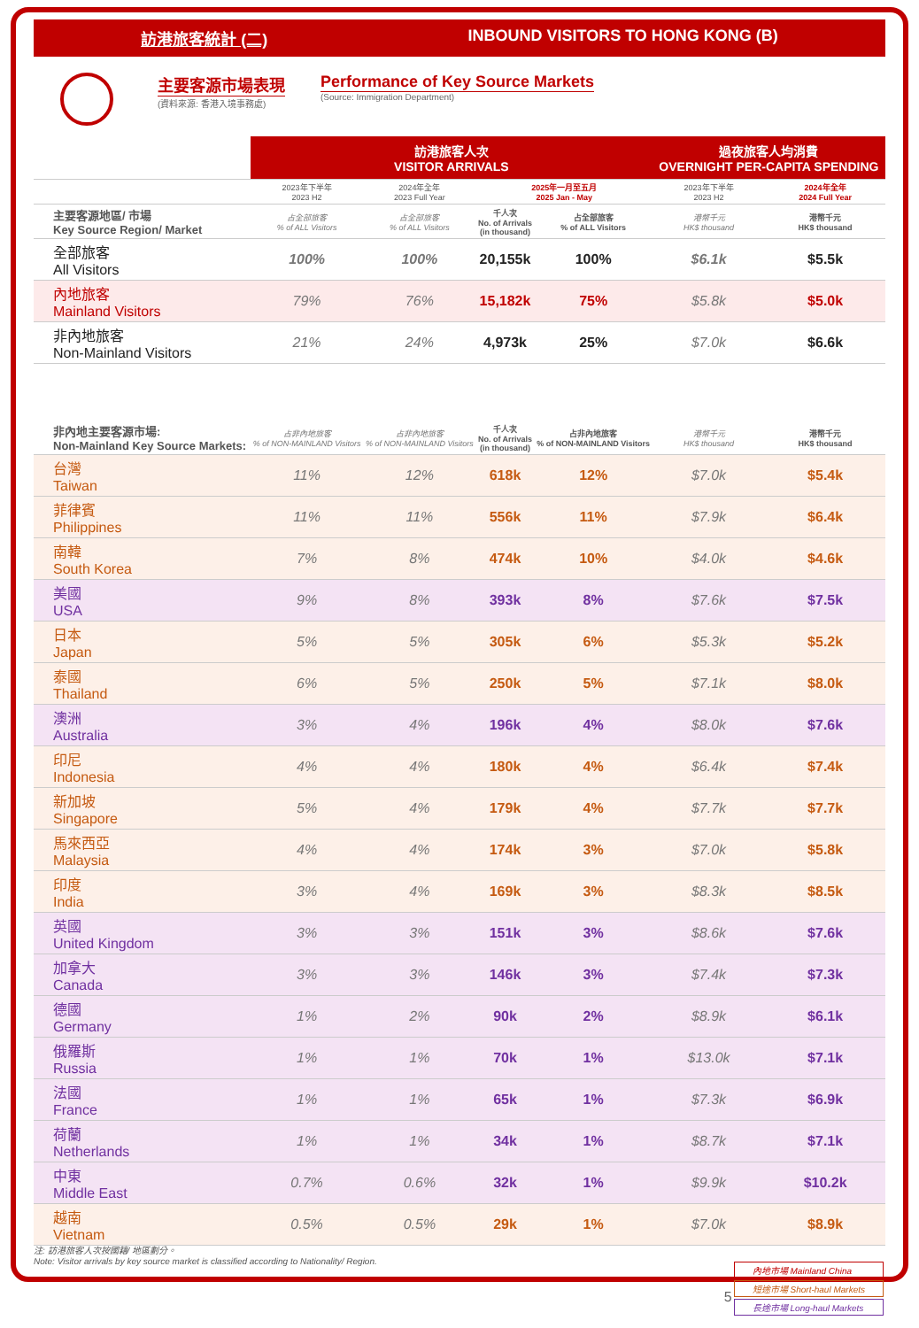訪港旅客統計 (二) INBOUND VISITORS TO HONG KONG (B)
主要客源市場表現
(資料來源: 香港入境事務處)
Performance of Key Source Markets
(Source: Immigration Department)
| | 訪港旅客人次 VISITOR ARRIVALS | | | | 過夜旅客人均消費 OVERNIGHT PER-CAPITA SPENDING | |
| --- | --- | --- | --- | --- | --- | --- |
| | 2023年下半年 2023 H2 | 2024年全年 2023 Full Year | 2025年一月至五月 2025 Jan - May | | 2023年下半年 2023 H2 | 2024年全年 2024 Full Year |
| 主要客源地區/ 市場 Key Source Region/ Market | 占全部旅客 % of ALL Visitors | 占全部旅客 % of ALL Visitors | 千人次 No. of Arrivals (in thousand) | 占全部旅客 % of ALL Visitors | 港幣千元 HK$ thousand | 港幣千元 HK$ thousand |
| 全部旅客 All Visitors | 100% | 100% | 20,155k | 100% | $6.1k | $5.5k |
| 內地旅客 Mainland Visitors | 79% | 76% | 15,182k | 75% | $5.8k | $5.0k |
| 非內地旅客 Non-Mainland Visitors | 21% | 24% | 4,973k | 25% | $7.0k | $6.6k |
| 非內地主要客源市場: Non-Mainland Key Source Markets: | 占非內地旅客 % of NON-MAINLAND Visitors | 占非內地旅客 % of NON-MAINLAND Visitors | 千人次 No. of Arrivals (in thousand) | 占非內地旅客 % of NON-MAINLAND Visitors | 港幣千元 HK$ thousand | 港幣千元 HK$ thousand |
| 台灣 Taiwan | 11% | 12% | 618k | 12% | $7.0k | $5.4k |
| 菲律賓 Philippines | 11% | 11% | 556k | 11% | $7.9k | $6.4k |
| 南韓 South Korea | 7% | 8% | 474k | 10% | $4.0k | $4.6k |
| 美國 USA | 9% | 8% | 393k | 8% | $7.6k | $7.5k |
| 日本 Japan | 5% | 5% | 305k | 6% | $5.3k | $5.2k |
| 泰國 Thailand | 6% | 5% | 250k | 5% | $7.1k | $8.0k |
| 澳洲 Australia | 3% | 4% | 196k | 4% | $8.0k | $7.6k |
| 印尼 Indonesia | 4% | 4% | 180k | 4% | $6.4k | $7.4k |
| 新加坡 Singapore | 5% | 4% | 179k | 4% | $7.7k | $7.7k |
| 馬來西亞 Malaysia | 4% | 4% | 174k | 3% | $7.0k | $5.8k |
| 印度 India | 3% | 4% | 169k | 3% | $8.3k | $8.5k |
| 英國 United Kingdom | 3% | 3% | 151k | 3% | $8.6k | $7.6k |
| 加拿大 Canada | 3% | 3% | 146k | 3% | $7.4k | $7.3k |
| 德國 Germany | 1% | 2% | 90k | 2% | $8.9k | $6.1k |
| 俄羅斯 Russia | 1% | 1% | 70k | 1% | $13.0k | $7.1k |
| 法國 France | 1% | 1% | 65k | 1% | $7.3k | $6.9k |
| 荷蘭 Netherlands | 1% | 1% | 34k | 1% | $8.7k | $7.1k |
| 中東 Middle East | 0.7% | 0.6% | 32k | 1% | $9.9k | $10.2k |
| 越南 Vietnam | 0.5% | 0.5% | 29k | 1% | $7.0k | $8.9k |
內地市場 Mainland China
短途市場 Short-haul Markets
長途市場 Long-haul Markets
注: 訪港旅客人次按國籍/ 地區劃分。
Note: Visitor arrivals by key source market is classified according to Nationality/ Region.
5